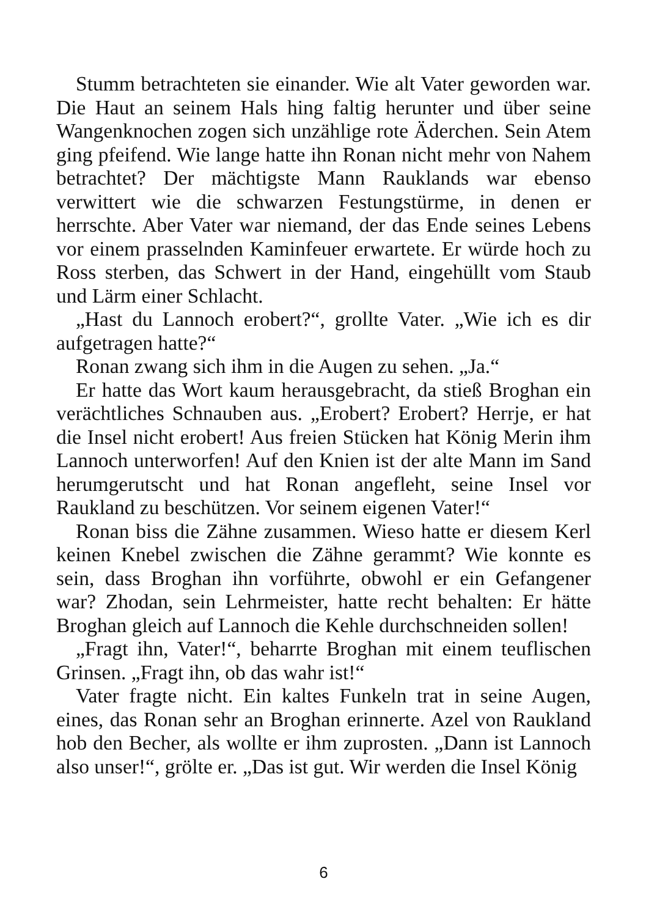Stumm betrachteten sie einander. Wie alt Vater geworden war. Die Haut an seinem Hals hing faltig herunter und über seine Wangenknochen zogen sich unzählige rote Äderchen. Sein Atem ging pfeifend. Wie lange hatte ihn Ronan nicht mehr von Nahem betrachtet? Der mächtigste Mann Rauklands war ebenso verwittert wie die schwarzen Festungstürme, in denen er herrschte. Aber Vater war niemand, der das Ende seines Lebens vor einem prasselnden Kaminfeuer erwartete. Er würde hoch zu Ross sterben, das Schwert in der Hand, eingehüllt vom Staub und Lärm einer Schlacht.
„Hast du Lannoch erobert?“, grollte Vater. „Wie ich es dir aufgetragen hatte?“
Ronan zwang sich ihm in die Augen zu sehen. „Ja.“
Er hatte das Wort kaum herausgebracht, da stieß Broghan ein verächtliches Schnauben aus. „Erobert? Erobert? Herrje, er hat die Insel nicht erobert! Aus freien Stücken hat König Merin ihm Lannoch unterworfen! Auf den Knien ist der alte Mann im Sand herumgerutscht und hat Ronan angefleht, seine Insel vor Raukland zu beschützen. Vor seinem eigenen Vater!“
Ronan biss die Zähne zusammen. Wieso hatte er diesem Kerl keinen Knebel zwischen die Zähne gerammt? Wie konnte es sein, dass Broghan ihn vorführte, obwohl er ein Gefangener war? Zhodan, sein Lehrmeister, hatte recht behalten: Er hätte Broghan gleich auf Lannoch die Kehle durchschneiden sollen!
„Fragt ihn, Vater!“, beharrte Broghan mit einem teuflischen Grinsen. „Fragt ihn, ob das wahr ist!“
Vater fragte nicht. Ein kaltes Funkeln trat in seine Augen, eines, das Ronan sehr an Broghan erinnerte. Azel von Raukland hob den Becher, als wollte er ihm zuprosten. „Dann ist Lannoch also unser!“, grölte er. „Das ist gut. Wir werden die Insel König
6